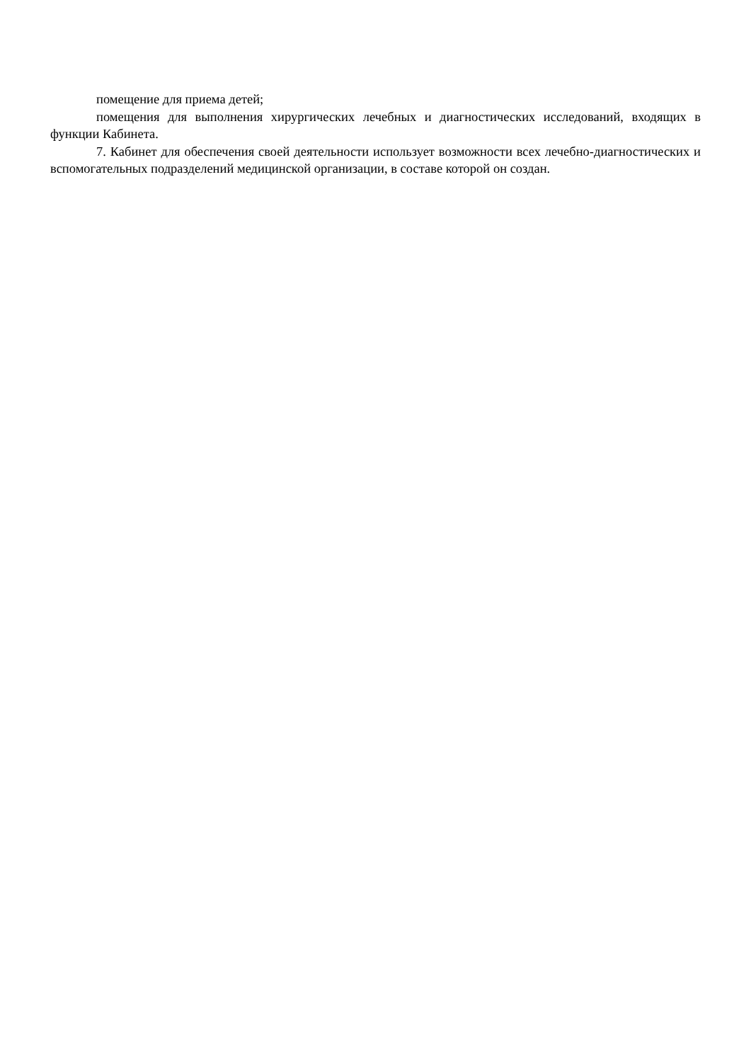помещение для приема детей;
помещения для выполнения хирургических лечебных и диагностических исследований, входящих в функции Кабинета.
7. Кабинет для обеспечения своей деятельности использует возможности всех лечебно-диагностических и вспомогательных подразделений медицинской организации, в составе которой он создан.